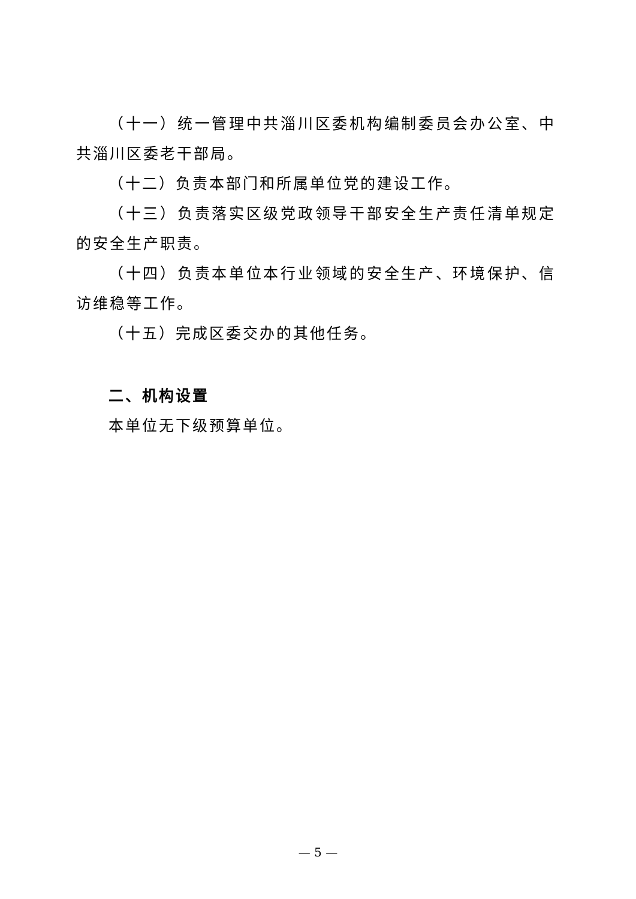（十一）统一管理中共淄川区委机构编制委员会办公室、中共淄川区委老干部局。
（十二）负责本部门和所属单位党的建设工作。
（十三）负责落实区级党政领导干部安全生产责任清单规定的安全生产职责。
（十四）负责本单位本行业领域的安全生产、环境保护、信访维稳等工作。
（十五）完成区委交办的其他任务。
二、机构设置
本单位无下级预算单位。
— 5 —